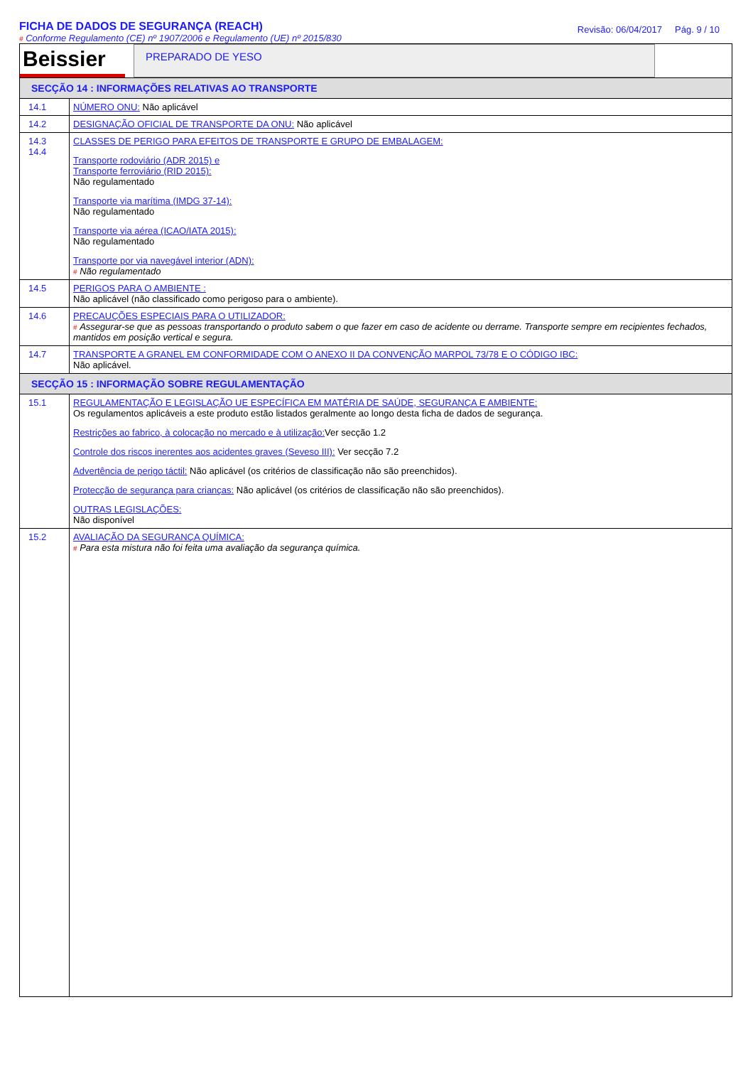FICHA DE DADOS DE SEGURANÇA (REACH)
# Conforme Regulamento (CE) nº 1907/2006 e Regulamento (UE) nº 2015/830
Revisão: 06/04/2017 Pág. 9 / 10
| Beissier PREPARADO DE YESO | |
| SECÇÃO 14 : INFORMAÇÕES RELATIVAS AO TRANSPORTE | |
| 14.1 | NÚMERO ONU: Não aplicável |
| 14.2 | DESIGNAÇÃO OFICIAL DE TRANSPORTE DA ONU: Não aplicável |
| 14.3 14.4 | CLASSES DE PERIGO PARA EFEITOS DE TRANSPORTE E GRUPO DE EMBALAGEM: Transporte rodoviário (ADR 2015) e Transporte ferroviário (RID 2015): Não regulamentado Transporte via marítima (IMDG 37-14): Não regulamentado Transporte via aérea (ICAO/IATA 2015): Não regulamentado Transporte por via navegável interior (ADN): # Não regulamentado |
| 14.5 | PERIGOS PARA O AMBIENTE : Não aplicável (não classificado como perigoso para o ambiente). |
| 14.6 | PRECAUÇÕES ESPECIAIS PARA O UTILIZADOR: # Assegurar-se que as pessoas transportando o produto sabem o que fazer em caso de acidente ou derrame. Transporte sempre em recipientes fechados, mantidos em posição vertical e segura. |
| 14.7 | TRANSPORTE A GRANEL EM CONFORMIDADE COM O ANEXO II DA CONVENÇÃO MARPOL 73/78 E O CÓDIGO IBC: Não aplicável. |
| SECÇÃO 15 : INFORMAÇÃO SOBRE REGULAMENTAÇÃO | |
| 15.1 | REGULAMENTAÇÃO E LEGISLAÇÃO UE ESPECÍFICA EM MATÉRIA DE SAÚDE, SEGURANÇA E AMBIENTE: Os regulamentos aplicáveis a este produto estão listados geralmente ao longo desta ficha de dados de segurança. Restrições ao fabrico, à colocação no mercado e à utilização: Ver secção 1.2 Controle dos riscos inerentes aos acidentes graves (Seveso III): Ver secção 7.2 Advertência de perigo táctil: Não aplicável (os critérios de classificação não são preenchidos). Protecção de segurança para crianças: Não aplicável (os critérios de classificação não são preenchidos). OUTRAS LEGISLAÇÕES: Não disponível |
| 15.2 | AVALIAÇÃO DA SEGURANÇA QUÍMICA: # Para esta mistura não foi feita uma avaliação da segurança química. |